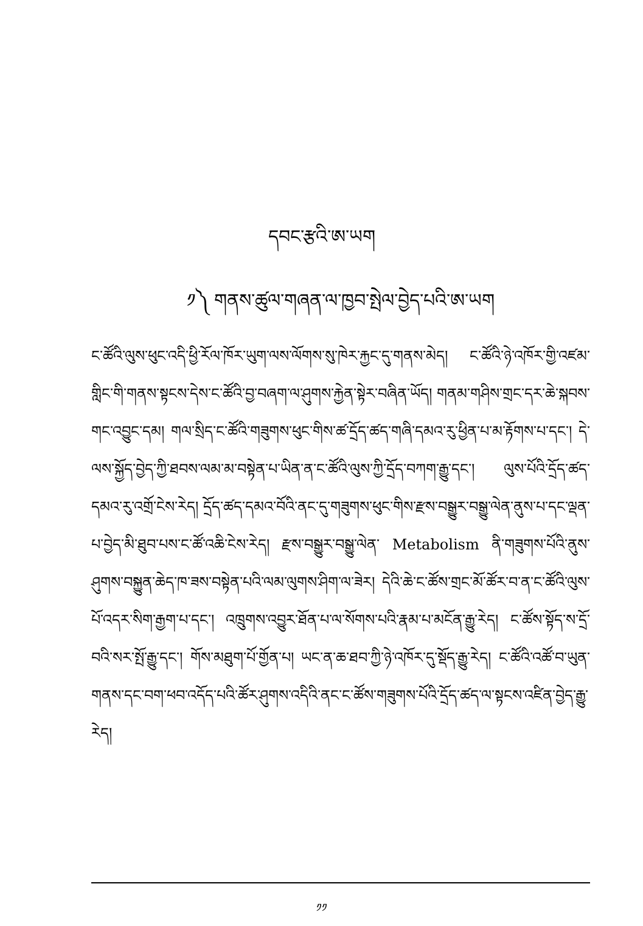དབང་རྩའི་ཨ་ཡག
༡༽ གནས་ཚུལ་གཞན་ལ་ཁྱབ་སྤེལ་བྱེད་པའི་ཨ་ཡག
ང་ཚོའི་ལུས་ཕུང་འདི་ཕྱི་རོལ་ཁོར་ཡུག་ལས་ལོགས་སུ་ཁེར་རྐྱང་དུ་གནས་མེད། ང་ཚོའི་ཉེ་འཁོར་གྱི་འཛམ་གླིང་གི་གནས་སྟངས་དེས་ང་ཚོའི་བྱ་བཞག་ལ་ཤུགས་རྐྱེན་སྟེར་བཞིན་ཡོད། གནམ་གཤིས་གྲང་དར་ཆེ་སྐབས་གང་འབྱུང་དམ། གལ་སྲིད་ང་ཚོའི་གཟུགས་ཕུང་གིས་ཚ་དྲོད་ཚད་གཞི་དམའ་རུ་ཕྱིན་པ་མ་རྟོགས་པ་དང་། དེ་ལས་སྐྱོད་བྱེད་ཀྱི་ཐབས་ལམ་མ་བསྟེན་པ་ཡིན་ན་ང་ཚོའི་ལུས་ཀྱི་དྲོད་བཀག་རྒྱུ་དང་། ལུས་པོའི་དྲོད་ཚད་དམའ་རུ་འགྲོ་ངེས་རེད། དྲོད་ཚད་དམའ་བོའི་ནང་དུ་གཟུགས་ཕུང་གིས་རྫས་བསྒྱུར་བསྒྱུ་ལེན་ནུས་པ་དང་ལྡན་པ་བྱེད་མི་ཐུབ་པས་ང་ཚོ་འཆི་ངེས་རེད། རྫས་བསྒྱུར་བསྒྱུ་ལེན་ Metabolism ནི་གཟུགས་པོའི་ནུས་ཤུགས་བསྐྱུན་ཆེད་ཁ་ཟས་བསྟེན་པའི་ལམ་ལུགས་ཤིག་ལ་ཟེར། དེའི་ཆེ་ང་ཚོས་གྲང་མོ་ཚོར་བ་ན་ང་ཚོའི་ལུས་པོ་འདར་སིག་རྒྱག་པ་དང་། འཁྲུགས་འབྱུར་ཐོན་པ་ལ་སོགས་པའི་རྣམ་པ་མངོན་རྒྱུ་རེད། ང་ཚོས་སྟོད་ས་དྲོ་བའི་སར་སྤོ་རྒྱུ་དང་། གོས་མཐུག་པོ་གྱོན་པ། ཡང་ན་ཆ་ཐབ་ཀྱི་ཉེ་འཁོར་དུ་སྡོད་རྒྱུ་རེད། ང་ཚོའི་འཚོ་བ་ཡུན་གནས་དང་བག་ཕབ་འདོད་པའི་ཚོར་ཤུགས་འདིའི་ནང་ང་ཚོས་གཟུགས་པོའི་དྲོད་ཚད་ལ་སྟངས་འཛིན་བྱེད་རྒྱུ་རེད།
༡༡